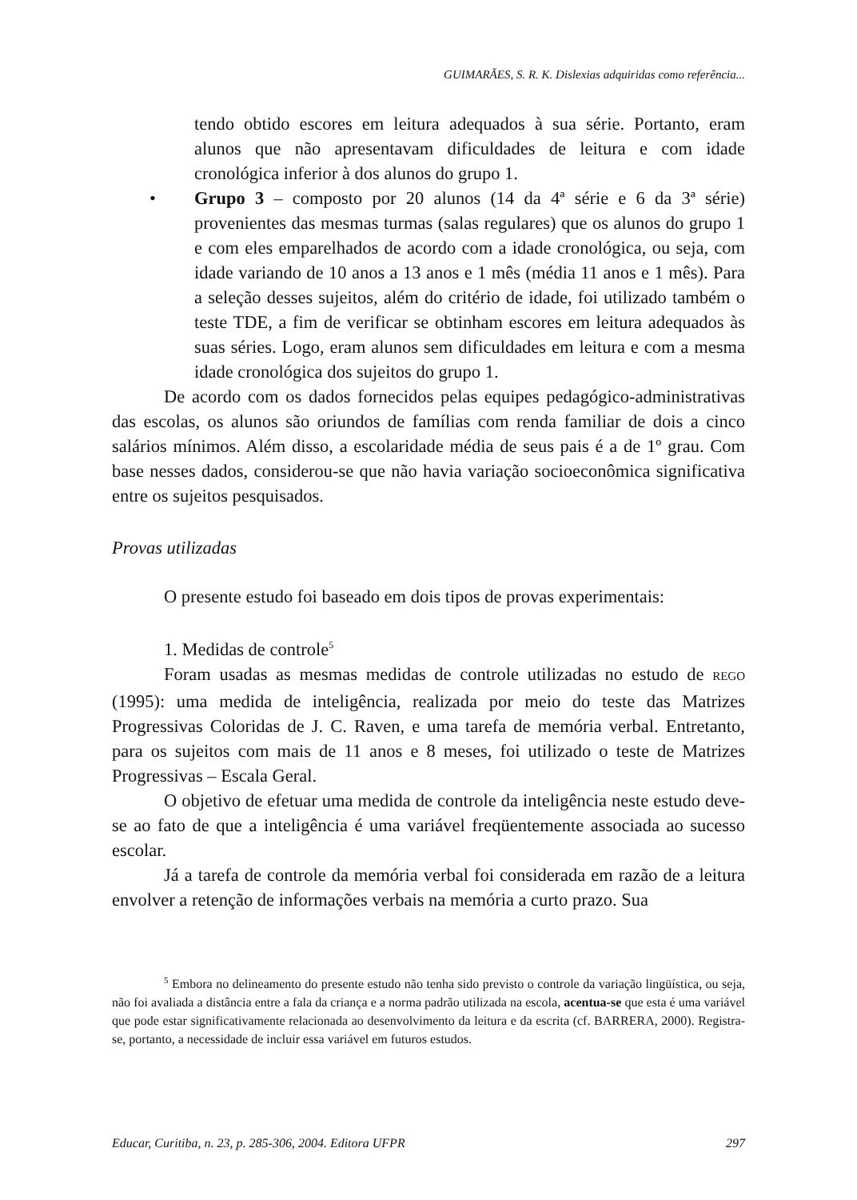GUIMARÃES, S. R. K. Dislexias adquiridas como referência...
tendo obtido escores em leitura adequados à sua série. Portanto, eram alunos que não apresentavam dificuldades de leitura e com idade cronológica inferior à dos alunos do grupo 1.
• Grupo 3 – composto por 20 alunos (14 da 4ª série e 6 da 3ª série) provenientes das mesmas turmas (salas regulares) que os alunos do grupo 1 e com eles emparelhados de acordo com a idade cronológica, ou seja, com idade variando de 10 anos a 13 anos e 1 mês (média 11 anos e 1 mês). Para a seleção desses sujeitos, além do critério de idade, foi utilizado também o teste TDE, a fim de verificar se obtinham escores em leitura adequados às suas séries. Logo, eram alunos sem dificuldades em leitura e com a mesma idade cronológica dos sujeitos do grupo 1.
De acordo com os dados fornecidos pelas equipes pedagógico-administrativas das escolas, os alunos são oriundos de famílias com renda familiar de dois a cinco salários mínimos. Além disso, a escolaridade média de seus pais é a de 1º grau. Com base nesses dados, considerou-se que não havia variação socioeconômica significativa entre os sujeitos pesquisados.
Provas utilizadas
O presente estudo foi baseado em dois tipos de provas experimentais:
1. Medidas de controle<sup>5</sup>
Foram usadas as mesmas medidas de controle utilizadas no estudo de REGO (1995): uma medida de inteligência, realizada por meio do teste das Matrizes Progressivas Coloridas de J. C. Raven, e uma tarefa de memória verbal. Entretanto, para os sujeitos com mais de 11 anos e 8 meses, foi utilizado o teste de Matrizes Progressivas – Escala Geral.
O objetivo de efetuar uma medida de controle da inteligência neste estudo deve-se ao fato de que a inteligência é uma variável freqüentemente associada ao sucesso escolar.
Já a tarefa de controle da memória verbal foi considerada em razão de a leitura envolver a retenção de informações verbais na memória a curto prazo. Sua
<sup>5</sup> Embora no delineamento do presente estudo não tenha sido previsto o controle da variação lingüística, ou seja, não foi avaliada a distância entre a fala da criança e a norma padrão utilizada na escola, acentua-se que esta é uma variável que pode estar significativamente relacionada ao desenvolvimento da leitura e da escrita (cf. BARRERA, 2000). Registra-se, portanto, a necessidade de incluir essa variável em futuros estudos.
Educar, Curitiba, n. 23, p. 285-306, 2004. Editora UFPR 297